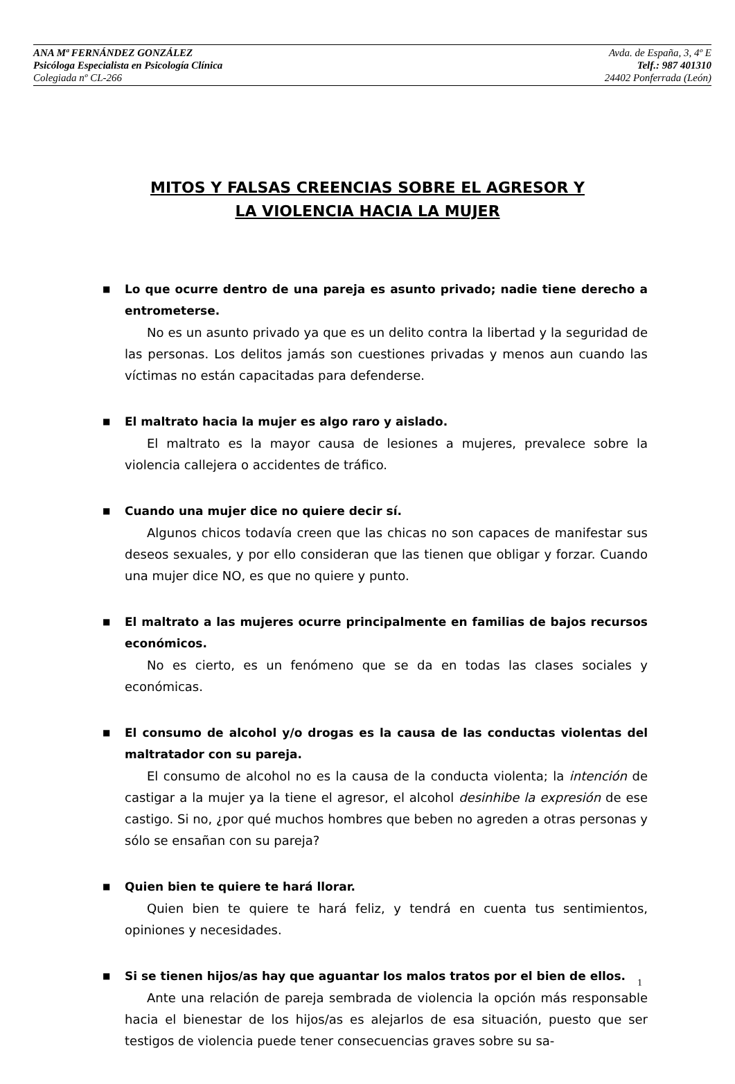ANA Mª FERNÁNDEZ GONZÁLEZ Avda. de España, 3, 4º E
Psicóloga Especialista en Psicología Clínica Telf.: 987 401310
Colegiada nº CL-266 24402 Ponferrada (León)
MITOS Y FALSAS CREENCIAS SOBRE EL AGRESOR Y
LA VIOLENCIA HACIA LA MUJER
■
Lo que ocurre dentro de una pareja es asunto privado; nadie tiene derecho a entrometerse.
No es un asunto privado ya que es un delito contra la libertad y la seguridad de las personas. Los delitos jamás son cuestiones privadas y menos aun cuando las víctimas no están capacitadas para defenderse.
■
El maltrato hacia la mujer es algo raro y aislado.
El maltrato es la mayor causa de lesiones a mujeres, prevalece sobre la violencia callejera o accidentes de tráfico.
■
Cuando una mujer dice no quiere decir sí.
Algunos chicos todavía creen que las chicas no son capaces de manifestar sus deseos sexuales, y por ello consideran que las tienen que obligar y forzar. Cuando una mujer dice NO, es que no quiere y punto.
■
El maltrato a las mujeres ocurre principalmente en familias de bajos recursos económicos.
No es cierto, es un fenómeno que se da en todas las clases sociales y económicas.
■
El consumo de alcohol y/o drogas es la causa de las conductas violentas del maltratador con su pareja.
El consumo de alcohol no es la causa de la conducta violenta; la intención de castigar a la mujer ya la tiene el agresor, el alcohol desinhibe la expresión de ese castigo. Si no, ¿por qué muchos hombres que beben no agreden a otras personas y sólo se ensañan con su pareja?
■
Quien bien te quiere te hará llorar.
Quien bien te quiere te hará feliz, y tendrá en cuenta tus sentimientos, opiniones y necesidades.
■
Si se tienen hijos/as hay que aguantar los malos tratos por el bien de ellos.
Ante una relación de pareja sembrada de violencia la opción más responsable hacia el bienestar de los hijos/as es alejarlos de esa situación, puesto que ser testigos de violencia puede tener consecuencias graves sobre su sa-
1